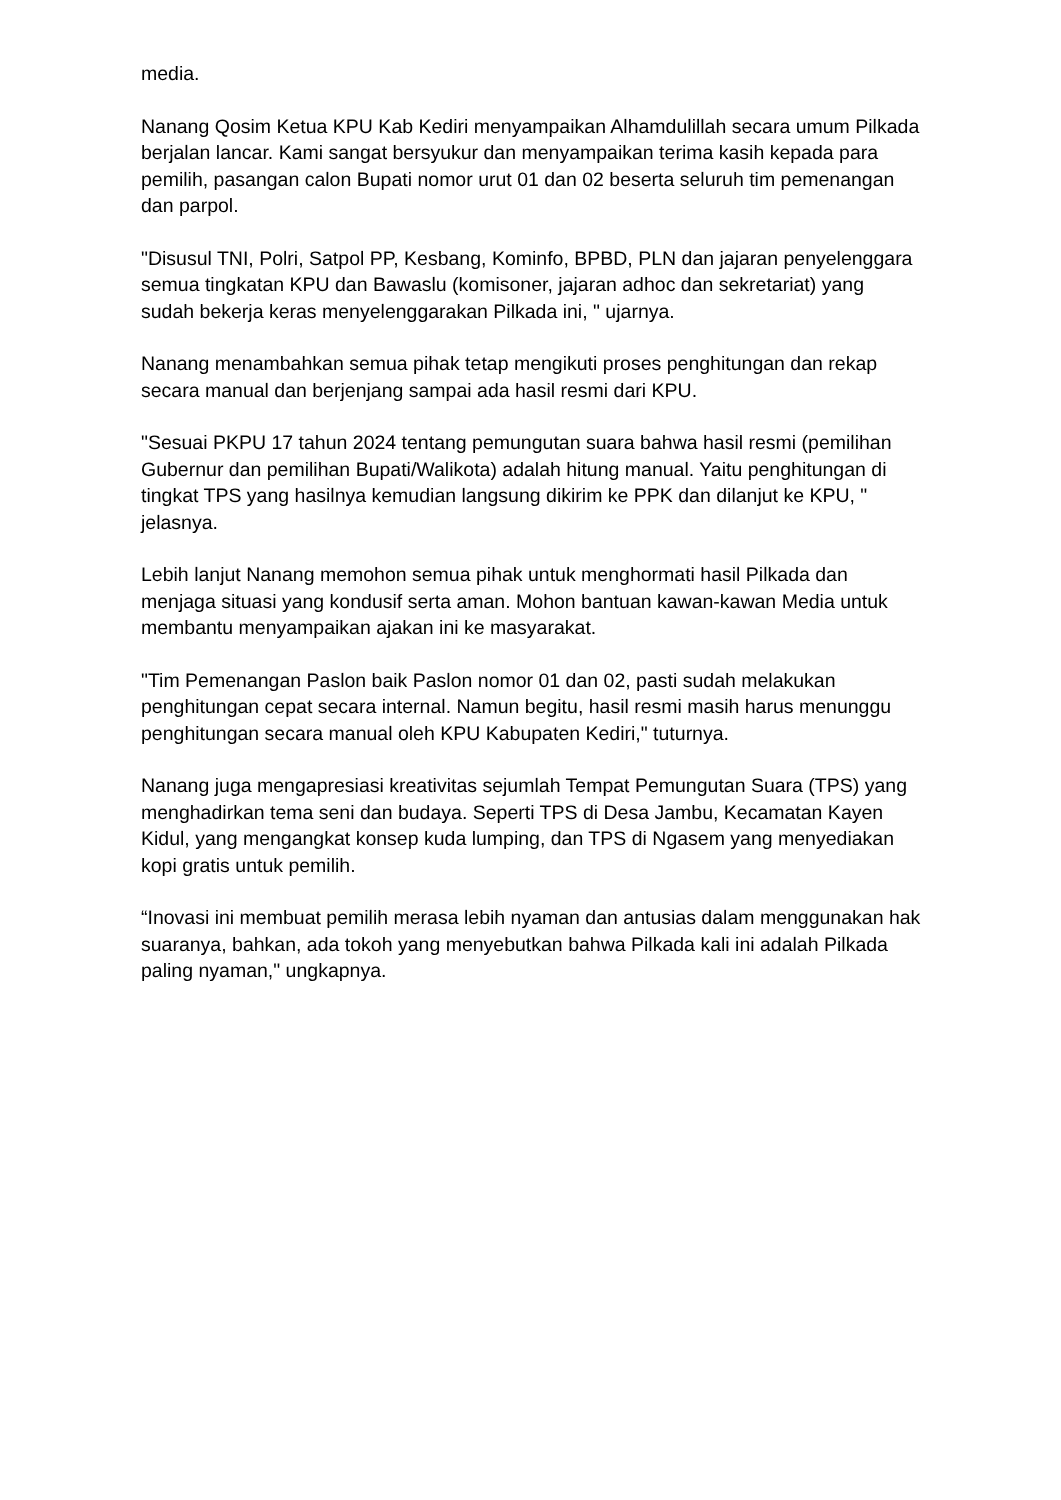media.
Nanang Qosim Ketua KPU Kab Kediri menyampaikan Alhamdulillah secara umum Pilkada berjalan lancar. Kami sangat bersyukur dan menyampaikan terima kasih kepada para pemilih, pasangan calon Bupati nomor urut 01 dan 02 beserta seluruh tim pemenangan dan parpol.
"Disusul TNI, Polri, Satpol PP, Kesbang, Kominfo, BPBD, PLN dan jajaran penyelenggara semua tingkatan KPU dan Bawaslu (komisoner, jajaran adhoc dan sekretariat) yang sudah bekerja keras menyelenggarakan Pilkada ini, " ujarnya.
Nanang menambahkan semua pihak tetap mengikuti proses penghitungan dan rekap secara manual dan berjenjang sampai ada hasil resmi dari KPU.
"Sesuai PKPU 17 tahun 2024 tentang pemungutan suara bahwa hasil resmi (pemilihan Gubernur dan pemilihan Bupati/Walikota) adalah hitung manual. Yaitu penghitungan di tingkat TPS yang hasilnya kemudian langsung dikirim ke PPK dan dilanjut ke KPU, " jelasnya.
Lebih lanjut Nanang memohon semua pihak untuk menghormati hasil Pilkada dan menjaga situasi yang kondusif serta aman. Mohon bantuan kawan-kawan Media untuk membantu menyampaikan ajakan ini ke masyarakat.
"Tim Pemenangan Paslon baik Paslon nomor 01 dan 02, pasti sudah melakukan penghitungan cepat secara internal. Namun begitu, hasil resmi masih harus menunggu penghitungan secara manual oleh KPU Kabupaten Kediri," tuturnya.
Nanang juga mengapresiasi kreativitas sejumlah Tempat Pemungutan Suara (TPS) yang menghadirkan tema seni dan budaya. Seperti TPS di Desa Jambu, Kecamatan Kayen Kidul, yang mengangkat konsep kuda lumping, dan TPS di Ngasem yang menyediakan kopi gratis untuk pemilih.
“Inovasi ini membuat pemilih merasa lebih nyaman dan antusias dalam menggunakan hak suaranya, bahkan, ada tokoh yang menyebutkan bahwa Pilkada kali ini adalah Pilkada paling nyaman," ungkapnya.